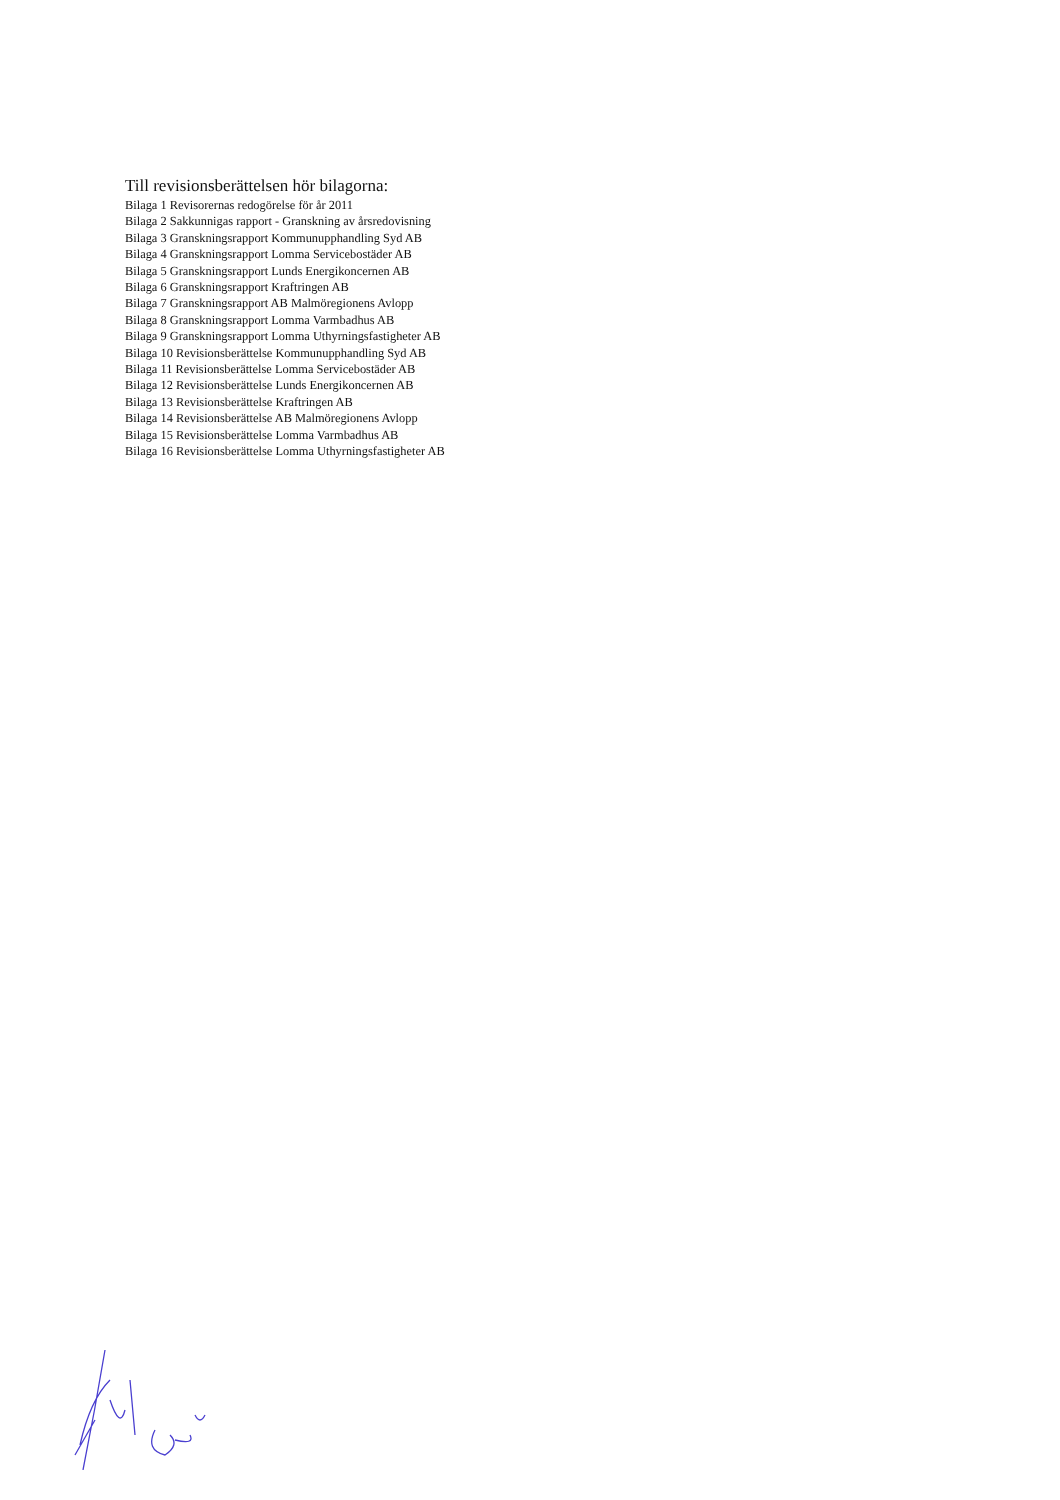Till revisionsberättelsen hör bilagorna:
Bilaga 1 Revisorernas redogörelse för år 2011
Bilaga 2 Sakkunnigas rapport - Granskning av årsredovisning
Bilaga 3 Granskningsrapport Kommunupphandling Syd AB
Bilaga 4 Granskningsrapport Lomma Servicebostäder AB
Bilaga 5 Granskningsrapport Lunds Energikoncernen AB
Bilaga 6 Granskningsrapport Kraftringen AB
Bilaga 7 Granskningsrapport AB Malmöregionens Avlopp
Bilaga 8 Granskningsrapport Lomma Varmbadhus AB
Bilaga 9 Granskningsrapport Lomma Uthyrningsfastigheter AB
Bilaga 10 Revisionsberättelse Kommunupphandling Syd AB
Bilaga 11 Revisionsberättelse Lomma Servicebostäder AB
Bilaga 12 Revisionsberättelse Lunds Energikoncernen AB
Bilaga 13 Revisionsberättelse Kraftringen AB
Bilaga 14 Revisionsberättelse AB Malmöregionens Avlopp
Bilaga 15 Revisionsberättelse Lomma Varmbadhus AB
Bilaga 16 Revisionsberättelse Lomma Uthyrningsfastigheter AB